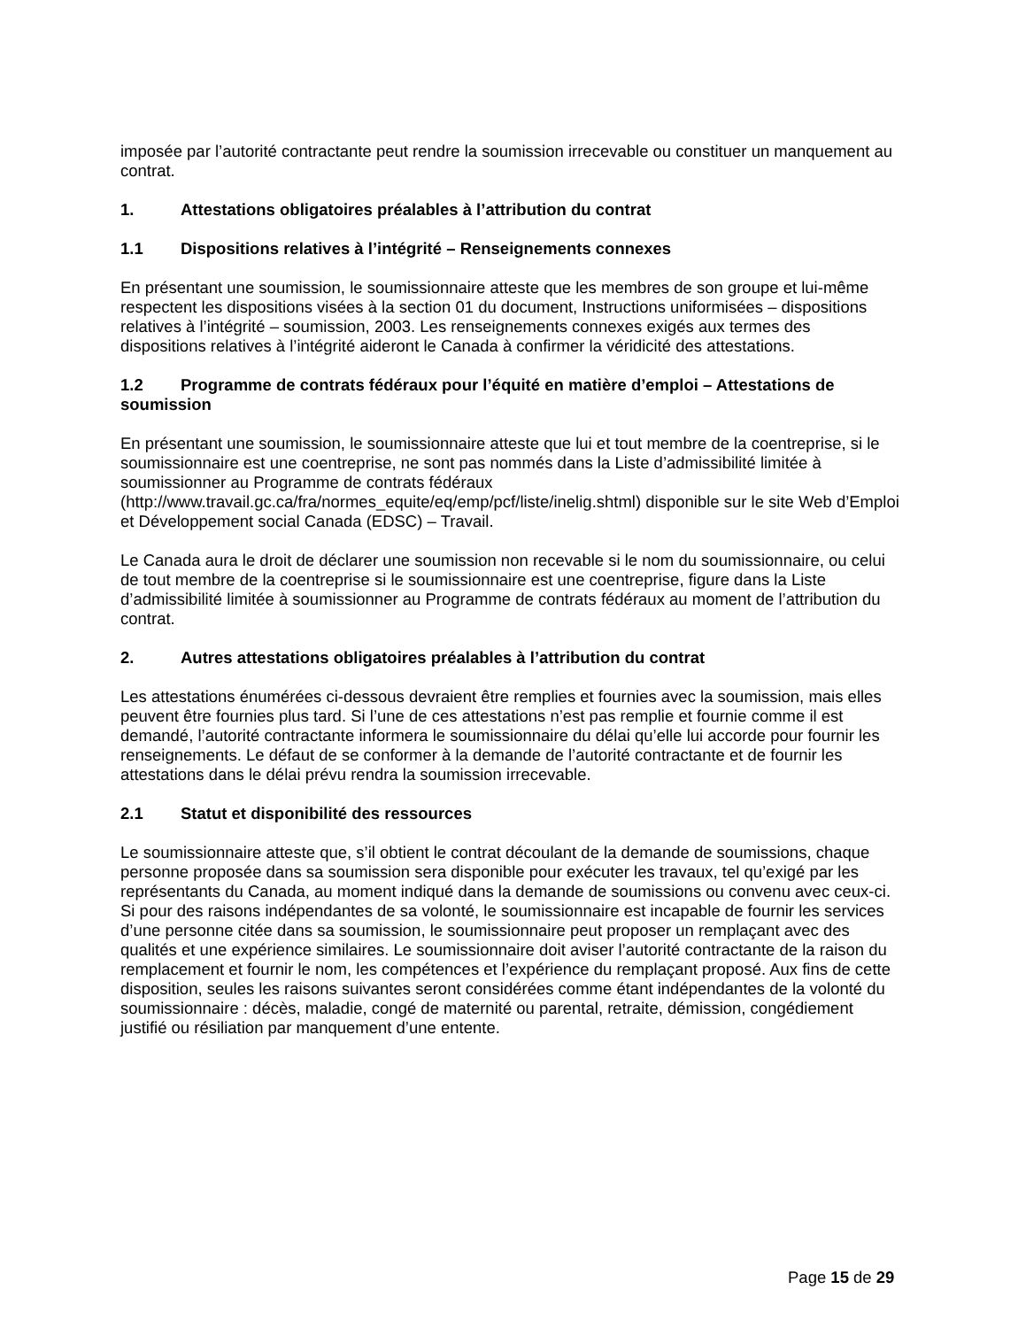imposée par l’autorité contractante peut rendre la soumission irrecevable ou constituer un manquement au contrat.
1. Attestations obligatoires préalables à l’attribution du contrat
1.1 Dispositions relatives à l’intégrité – Renseignements connexes
En présentant une soumission, le soumissionnaire atteste que les membres de son groupe et lui-même respectent les dispositions visées à la section 01 du document, Instructions uniformisées – dispositions relatives à l’intégrité – soumission, 2003. Les renseignements connexes exigés aux termes des dispositions relatives à l’intégrité aideront le Canada à confirmer la véridicité des attestations.
1.2 Programme de contrats fédéraux pour l’équité en matière d’emploi – Attestations de soumission
En présentant une soumission, le soumissionnaire atteste que lui et tout membre de la coentreprise, si le soumissionnaire est une coentreprise, ne sont pas nommés dans la Liste d’admissibilité limitée à soumissionner au Programme de contrats fédéraux (http://www.travail.gc.ca/fra/normes_equite/eq/emp/pcf/liste/inelig.shtml) disponible sur le site Web d’Emploi et Développement social Canada (EDSC) – Travail.
Le Canada aura le droit de déclarer une soumission non recevable si le nom du soumissionnaire, ou celui de tout membre de la coentreprise si le soumissionnaire est une coentreprise, figure dans la Liste d’admissibilité limitée à soumissionner au Programme de contrats fédéraux au moment de l’attribution du contrat.
2. Autres attestations obligatoires préalables à l’attribution du contrat
Les attestations énumérées ci-dessous devraient être remplies et fournies avec la soumission, mais elles peuvent être fournies plus tard. Si l’une de ces attestations n’est pas remplie et fournie comme il est demandé, l’autorité contractante informera le soumissionnaire du délai qu’elle lui accorde pour fournir les renseignements. Le défaut de se conformer à la demande de l’autorité contractante et de fournir les attestations dans le délai prévu rendra la soumission irrecevable.
2.1 Statut et disponibilité des ressources
Le soumissionnaire atteste que, s’il obtient le contrat découlant de la demande de soumissions, chaque personne proposée dans sa soumission sera disponible pour exécuter les travaux, tel qu’exigé par les représentants du Canada, au moment indiqué dans la demande de soumissions ou convenu avec ceux-ci. Si pour des raisons indépendantes de sa volonté, le soumissionnaire est incapable de fournir les services d’une personne citée dans sa soumission, le soumissionnaire peut proposer un remplaçant avec des qualités et une expérience similaires. Le soumissionnaire doit aviser l’autorité contractante de la raison du remplacement et fournir le nom, les compétences et l’expérience du remplaçant proposé. Aux fins de cette disposition, seules les raisons suivantes seront considérées comme étant indépendantes de la volonté du soumissionnaire : décès, maladie, congé de maternité ou parental, retraite, démission, congédiement justifié ou résiliation par manquement d’une entente.
Page 15 de 29